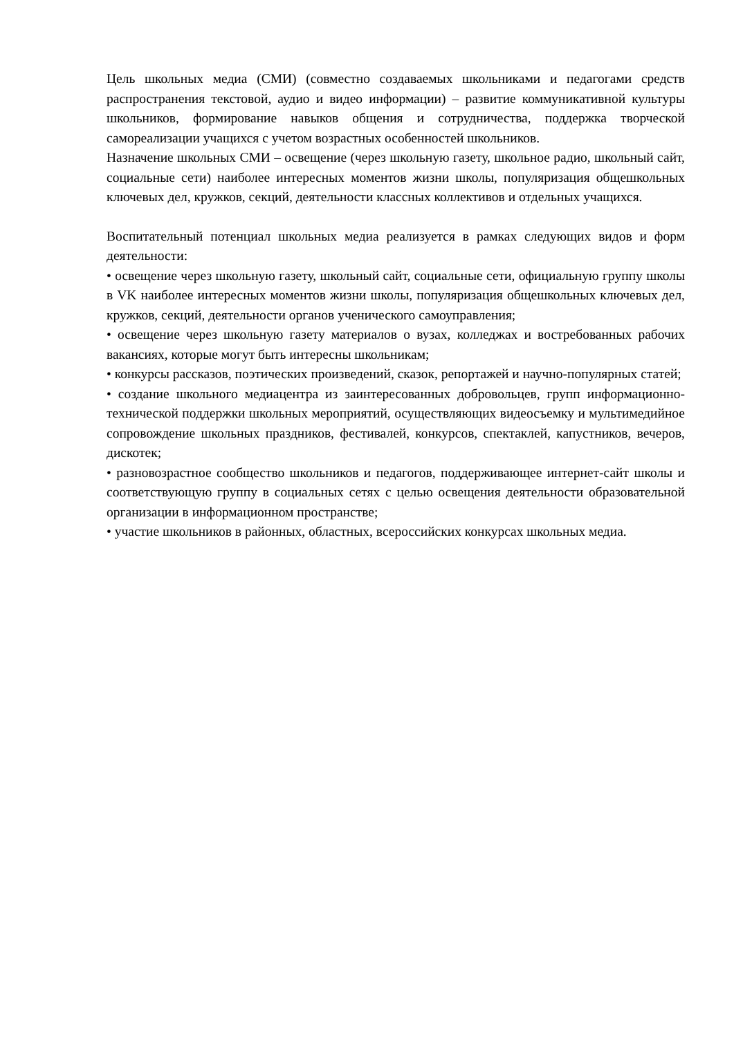Цель школьных медиа (СМИ) (совместно создаваемых школьниками и педагогами средств распространения текстовой, аудио и видео информации) – развитие коммуникативной культуры школьников, формирование навыков общения и сотрудничества, поддержка творческой самореализации учащихся с учетом возрастных особенностей школьников.
Назначение школьных СМИ – освещение (через школьную газету, школьное радио, школьный сайт, социальные сети) наиболее интересных моментов жизни школы, популяризация общешкольных ключевых дел, кружков, секций, деятельности классных коллективов и отдельных учащихся.
Воспитательный потенциал школьных медиа реализуется в рамках следующих видов и форм деятельности:
• освещение через школьную газету, школьный сайт, социальные сети, официальную группу школы в VK наиболее интересных моментов жизни школы, популяризация общешкольных ключевых дел, кружков, секций, деятельности органов ученического самоуправления;
• освещение через школьную газету материалов о вузах, колледжах и востребованных рабочих вакансиях, которые могут быть интересны школьникам;
• конкурсы рассказов, поэтических произведений, сказок, репортажей и научно-популярных статей;
• создание школьного медиацентра из заинтересованных добровольцев, групп информационно-технической поддержки школьных мероприятий, осуществляющих видеосъемку и мультимедийное сопровождение школьных праздников, фестивалей, конкурсов, спектаклей, капустников, вечеров, дискотек;
• разновозрастное сообщество школьников и педагогов, поддерживающее интернет-сайт школы и соответствующую группу в социальных сетях с целью освещения деятельности образовательной организации в информационном пространстве;
• участие школьников в районных, областных, всероссийских конкурсах школьных медиа.